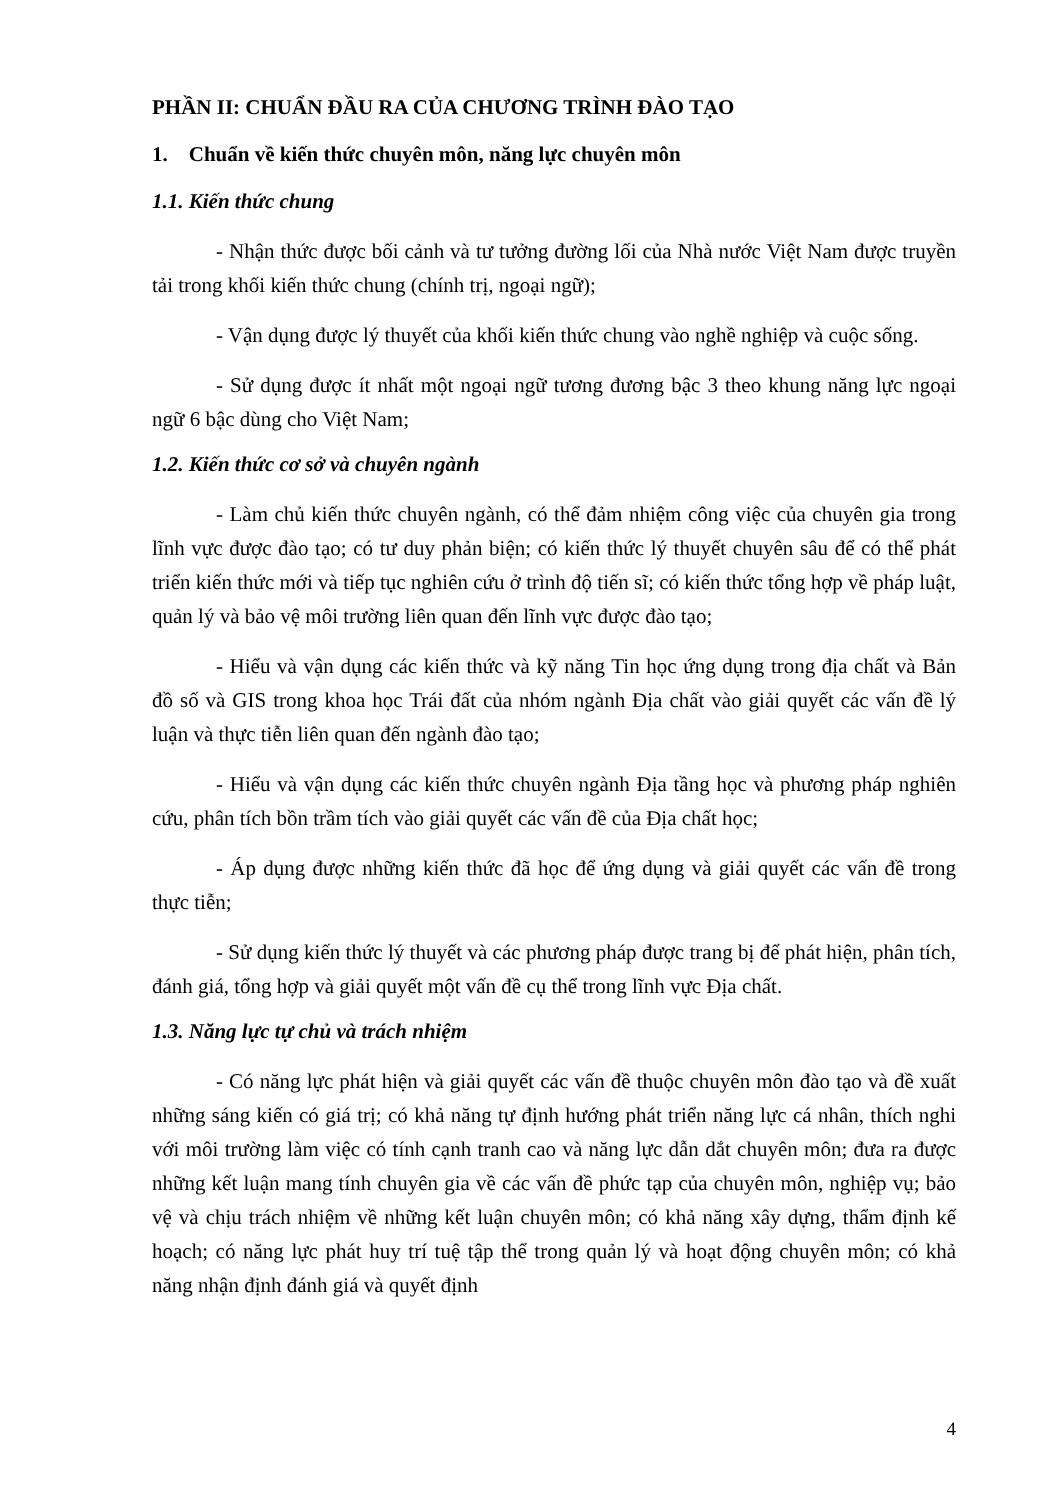PHẦN II: CHUẨN ĐẦU RA CỦA CHƯƠNG TRÌNH ĐÀO TẠO
1. Chuẩn về kiến thức chuyên môn, năng lực chuyên môn
1.1. Kiến thức chung
- Nhận thức được bối cảnh và tư tưởng đường lối của Nhà nước Việt Nam được truyền tải trong khối kiến thức chung (chính trị, ngoại ngữ);
- Vận dụng được lý thuyết của khối kiến thức chung vào nghề nghiệp và cuộc sống.
- Sử dụng được ít nhất một ngoại ngữ tương đương bậc 3 theo khung năng lực ngoại ngữ 6 bậc dùng cho Việt Nam;
1.2. Kiến thức cơ sở và chuyên ngành
- Làm chủ kiến thức chuyên ngành, có thể đảm nhiệm công việc của chuyên gia trong lĩnh vực được đào tạo; có tư duy phản biện; có kiến thức lý thuyết chuyên sâu để có thể phát triển kiến thức mới và tiếp tục nghiên cứu ở trình độ tiến sĩ; có kiến thức tổng hợp về pháp luật, quản lý và bảo vệ môi trường liên quan đến lĩnh vực được đào tạo;
- Hiểu và vận dụng các kiến thức và kỹ năng Tin học ứng dụng trong địa chất và Bản đồ số và GIS trong khoa học Trái đất của nhóm ngành Địa chất vào giải quyết các vấn đề lý luận và thực tiễn liên quan đến ngành đào tạo;
- Hiểu và vận dụng các kiến thức chuyên ngành Địa tầng học và phương pháp nghiên cứu, phân tích bồn trầm tích vào giải quyết các vấn đề của Địa chất học;
- Áp dụng được những kiến thức đã học để ứng dụng và giải quyết các vấn đề trong thực tiễn;
- Sử dụng kiến thức lý thuyết và các phương pháp được trang bị để phát hiện, phân tích, đánh giá, tổng hợp và giải quyết một vấn đề cụ thể trong lĩnh vực Địa chất.
1.3. Năng lực tự chủ và trách nhiệm
- Có năng lực phát hiện và giải quyết các vấn đề thuộc chuyên môn đào tạo và đề xuất những sáng kiến có giá trị; có khả năng tự định hướng phát triển năng lực cá nhân, thích nghi với môi trường làm việc có tính cạnh tranh cao và năng lực dẫn dắt chuyên môn; đưa ra được những kết luận mang tính chuyên gia về các vấn đề phức tạp của chuyên môn, nghiệp vụ; bảo vệ và chịu trách nhiệm về những kết luận chuyên môn; có khả năng xây dựng, thẩm định kế hoạch; có năng lực phát huy trí tuệ tập thể trong quản lý và hoạt động chuyên môn; có khả năng nhận định đánh giá và quyết định
4